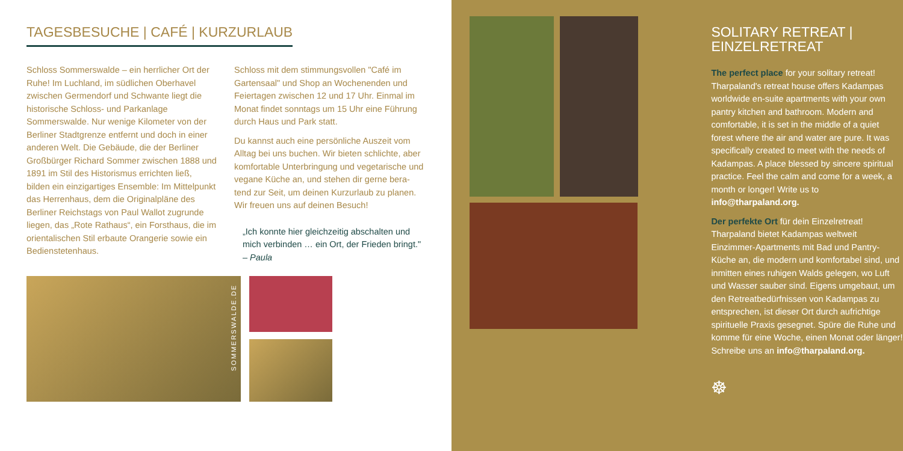TAGESBESUCHE | CAFÉ | KURZURLAUB
Schloss Sommerswalde – ein herrlicher Ort der Ruhe! Im Luchland, im südlichen Oberhavel zwischen Germendorf und Schwante liegt die historische Schloss- und Parkanlage Sommerswalde. Nur wenige Kilometer von der Berliner Stadtgrenze entfernt und doch in einer anderen Welt. Die Gebäude, die der Berliner Großbürger Richard Sommer zwischen 1888 und 1891 im Stil des Historismus errichten ließ, bilden ein einzigartiges Ensemble: Im Mittelpunkt das Herrenhaus, dem die Originalpläne des Berliner Reichstags von Paul Wallot zugrunde liegen, das „Rote Rathaus“, ein Forsthaus, die im orientalischen Stil erbaute Orangerie sowie ein Bedienstetenhaus.
Schloss mit dem stimmungsvollen "Café im Gartensaal" und Shop an Wochenenden und Feiertagen zwischen 12 und 17 Uhr. Einmal im Monat findet sonntags um 15 Uhr eine Führung durch Haus und Park statt.
Du kannst auch eine persönliche Auszeit vom Alltag bei uns buchen. Wir bieten schlichte, aber komfortable Unterbringung und vegetarische und vegane Küche an, und stehen dir gerne bera-tend zur Seit, um deinen Kurzurlaub zu planen. Wir freuen uns auf deinen Besuch!
„Ich konnte hier gleichzeitig abschalten und mich verbinden … ein Ort, der Frieden bringt." – Paula
SOMMERSWALDE.DE
SOLITARY RETREAT |
EINZELRETREAT
The perfect place for your solitary retreat! Tharpaland's retreat house offers Kadampas worldwide en-suite apartments with your own pantry kitchen and bathroom. Modern and comfortable, it is set in the middle of a quiet forest where the air and water are pure. It was specifically created to meet with the needs of Kadampas. A place blessed by sincere spiritual practice. Feel the calm and come for a week, a month or longer! Write us to info@tharpaland.org.
Der perfekte Ort für dein Einzelretreat! Tharpaland bietet Kadampas weltweit Einzimmer-Apartments mit Bad und Pantry-Küche an, die modern und komfortabel sind, und inmitten eines ruhigen Walds gelegen, wo Luft und Wasser sauber sind. Eigens umgebaut, um den Retreatbedürfnissen von Kadampas zu entsprechen, ist dieser Ort durch aufrichtige spirituelle Praxis gesegnet. Spüre die Ruhe und komme für eine Woche, einen Monat oder länger! Schreibe uns an info@tharpaland.org.
☸